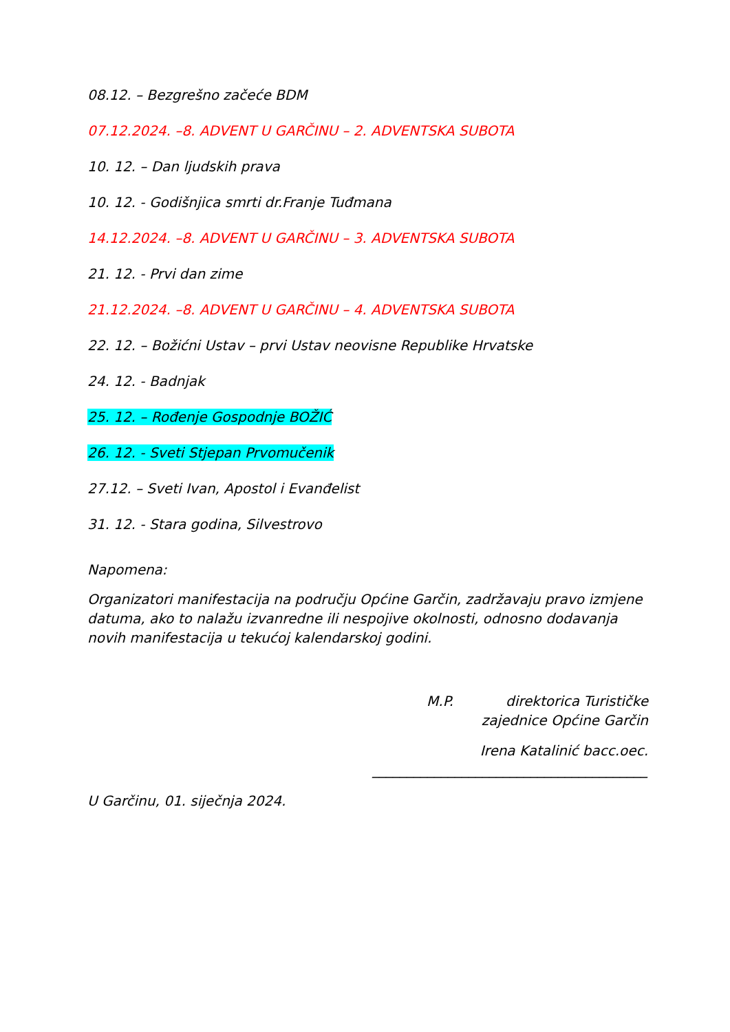08.12. – Bezgrešno začeće BDM
07.12.2024. –8. ADVENT U GARČINU – 2. ADVENTSKA SUBOTA
10. 12. – Dan ljudskih prava
10. 12. - Godišnjica smrti dr.Franje Tuđmana
14.12.2024. –8. ADVENT U GARČINU – 3. ADVENTSKA SUBOTA
21. 12. - Prvi dan zime
21.12.2024. –8. ADVENT U GARČINU – 4. ADVENTSKA SUBOTA
22. 12. – Božićni Ustav – prvi Ustav neovisne Republike Hrvatske
24. 12. - Badnjak
25. 12. – Rođenje Gospodnje BOŽIĆ
26. 12. - Sveti Stjepan Prvomučenik
27.12. – Sveti Ivan, Apostol i Evanđelist
31. 12. - Stara godina, Silvestrovo
Napomena:
Organizatori manifestacija na području Općine Garčin, zadržavaju pravo izmjene datuma, ako to nalažu izvanredne ili nespojive okolnosti, odnosno dodavanja novih manifestacija u tekućoj kalendarskoj godini.
M.P. direktorica Turističke
zajednice Općine Garčin
Irena Katalinić bacc.oec.
________________________________________
U Garčinu, 01. siječnja 2024.